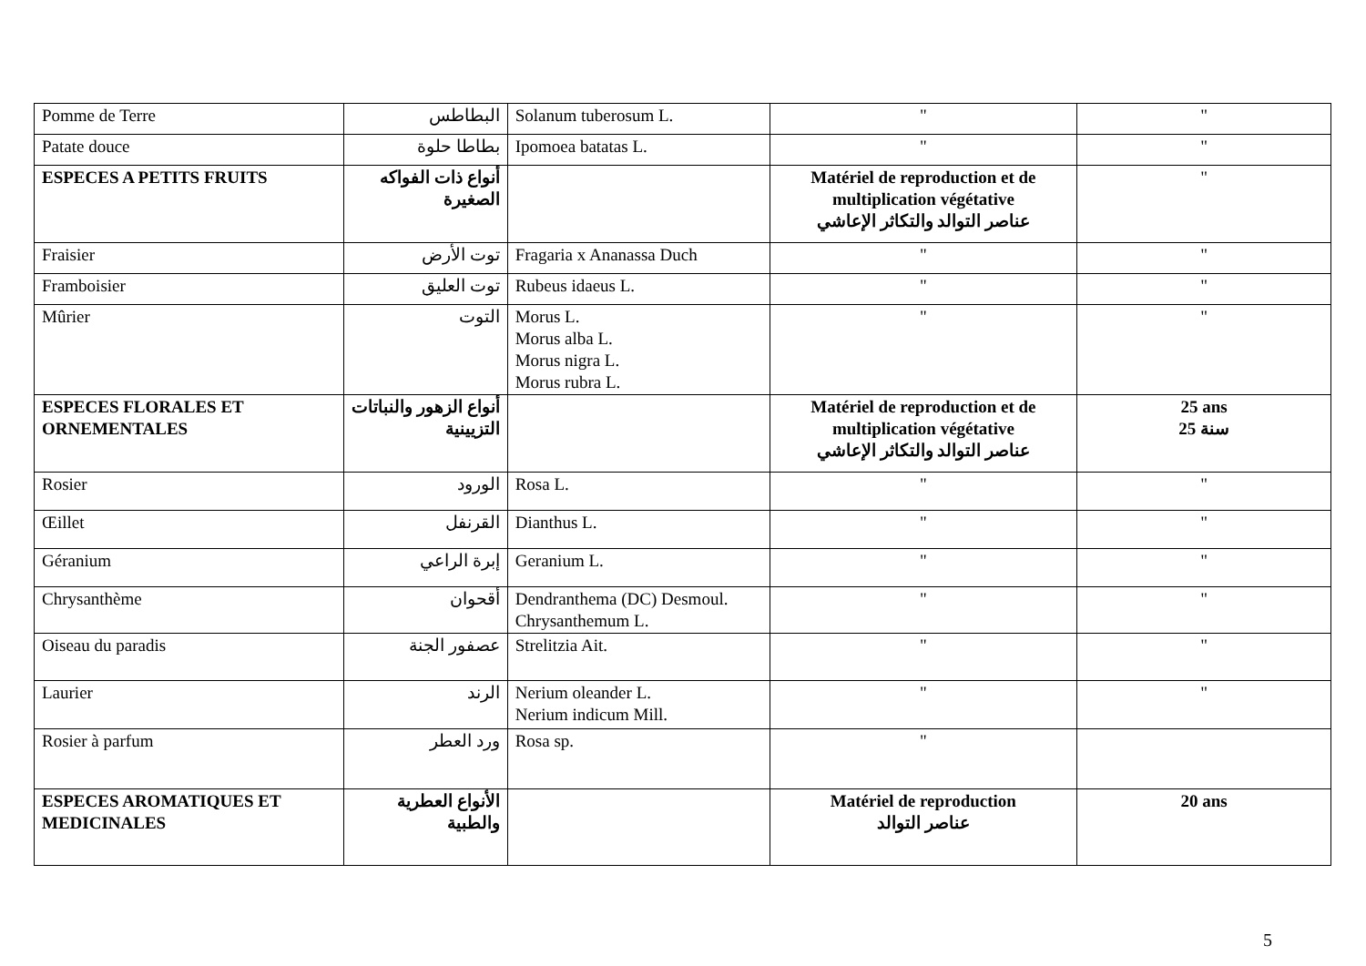| Pomme de Terre | البطاطس | Solanum tuberosum L. | " | " |
| Patate douce | بطاطا حلوة | Ipomoea batatas L. | " | " |
| ESPECES A PETITS FRUITS | أنواع ذات الفواكه الصغيرة | | Matériel de reproduction et de multiplication végétative عناصر التوالد والتكاثر الإعاشي | " |
| Fraisier | توت الأرض | Fragaria x Ananassa Duch | " | " |
| Framboisier | توت العليق | Rubeus idaeus L. | " | " |
| Mûrier | التوت | Morus L. Morus alba L. Morus nigra L. Morus rubra L. | " | " |
| ESPECES FLORALES ET ORNEMENTALES | أنواع الزهور والنباتات التزيينية | | Matériel de reproduction et de multiplication végétative عناصر التوالد والتكاثر الإعاشي | 25 ans 25 سنة |
| Rosier | الورود | Rosa L. | " | " |
| Œillet | القرنفل | Dianthus L. | " | " |
| Géranium | إبرة الراعي | Geranium L. | " | " |
| Chrysanthème | أقحوان | Dendranthema (DC) Desmoul. Chrysanthemum L. | " | " |
| Oiseau du paradis | عصفور الجنة | Strelitzia Ait. | " | " |
| Laurier | الرند | Nerium oleander L. Nerium indicum Mill. | " | " |
| Rosier à parfum | ورد العطر | Rosa sp. | " | |
| ESPECES AROMATIQUES ET MEDICINALES | الأنواع العطرية والطبية | | Matériel de reproduction عناصر التوالد | 20 ans |
5